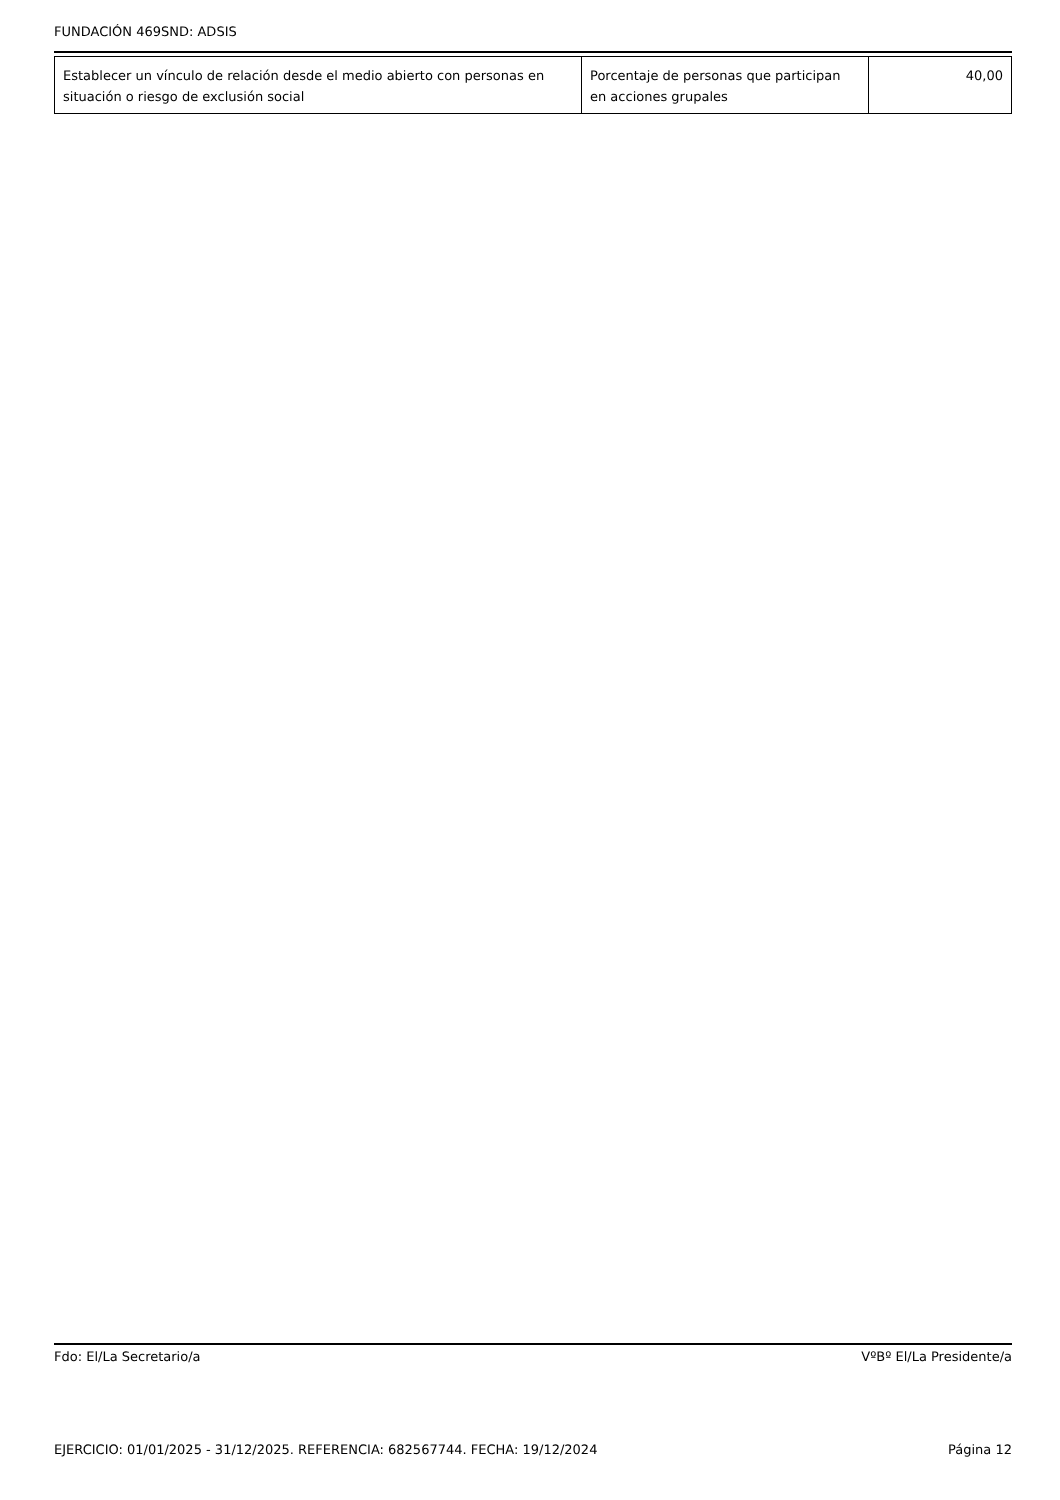FUNDACIÓN 469SND: ADSIS
| Establecer un vínculo de relación desde el medio abierto con personas en situación o riesgo de exclusión social | Porcentaje de personas que participan en acciones grupales | 40,00 |
Fdo: El/La Secretario/a VºBº El/La Presidente/a
EJERCICIO: 01/01/2025 - 31/12/2025. REFERENCIA: 682567744. FECHA: 19/12/2024 Página 12